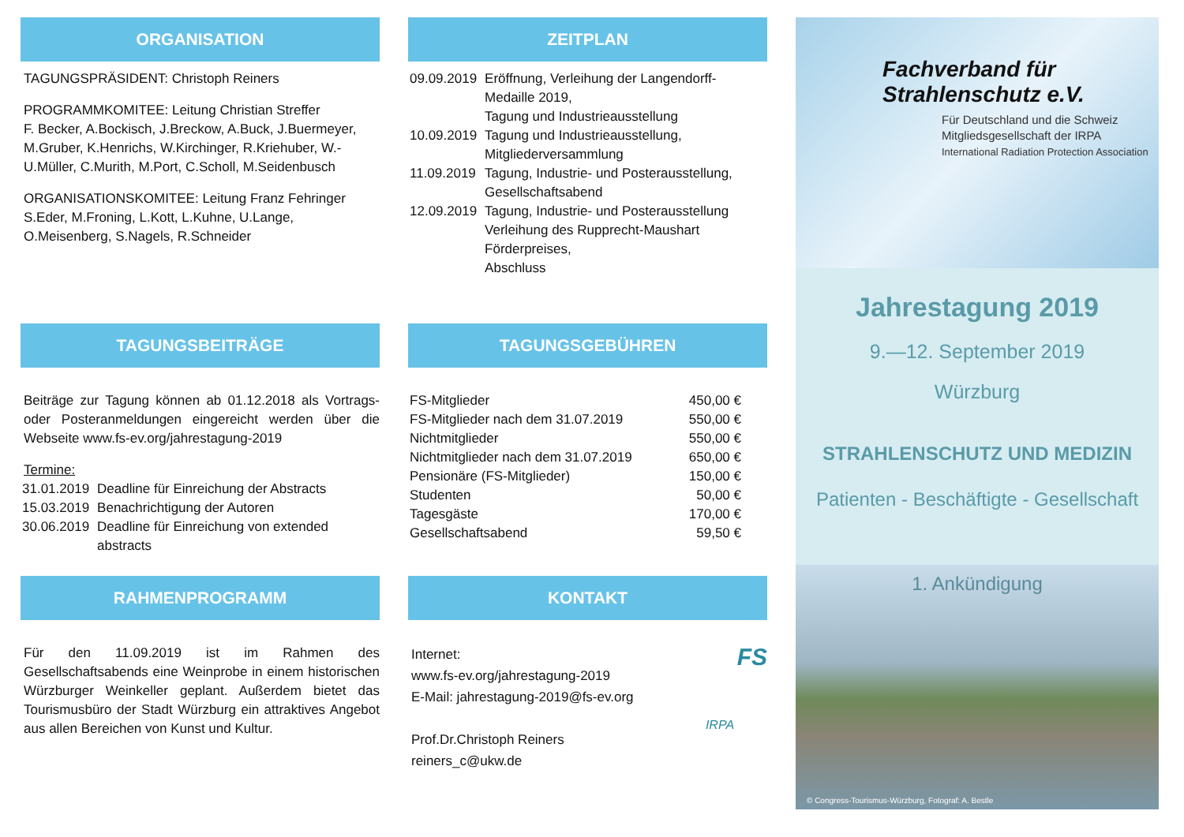ORGANISATION
TAGUNGSPRÄSIDENT: Christoph Reiners
PROGRAMMKOMITEE: Leitung Christian Streffer
F. Becker, A.Bockisch, J.Breckow, A.Buck, J.Buermeyer, M.Gruber, K.Henrichs, W.Kirchinger, R.Kriehuber, W.-U.Müller, C.Murith, M.Port, C.Scholl, M.Seidenbusch
ORGANISATIONSKOMITEE: Leitung Franz Fehringer
S.Eder, M.Froning, L.Kott, L.Kuhne, U.Lange, O.Meisenberg, S.Nagels, R.Schneider
TAGUNGSBEITRÄGE
Beiträge zur Tagung können ab 01.12.2018 als Vortrags- oder Posteranmeldungen eingereicht werden über die Webseite www.fs-ev.org/jahrestagung-2019
Termine:
| 31.01.2019 | Deadline für Einreichung der Abstracts |
| 15.03.2019 | Benachrichtigung der Autoren |
| 30.06.2019 | Deadline für Einreichung von extended abstracts |
RAHMENPROGRAMM
Für den 11.09.2019 ist im Rahmen des Gesellschaftsabends eine Weinprobe in einem historischen Würzburger Weinkeller geplant. Außerdem bietet das Tourismusbüro der Stadt Würzburg ein attraktives Angebot aus allen Bereichen von Kunst und Kultur.
ZEITPLAN
| 09.09.2019 | Eröffnung, Verleihung der Langendorff-Medaille 2019, Tagung und Industrieausstellung |
| 10.09.2019 | Tagung und Industrieausstellung, Mitgliederversammlung |
| 11.09.2019 | Tagung, Industrie- und Posterausstellung, Gesellschaftsabend |
| 12.09.2019 | Tagung, Industrie- und Posterausstellung Verleihung des Rupprecht-Maushart Förderpreises, Abschluss |
TAGUNGSGEBÜHREN
| FS-Mitglieder | 450,00 € |
| FS-Mitglieder nach dem 31.07.2019 | 550,00 € |
| Nichtmitglieder | 550,00 € |
| Nichtmitglieder nach dem 31.07.2019 | 650,00 € |
| Pensionäre (FS-Mitglieder) | 150,00 € |
| Studenten | 50,00 € |
| Tagesgäste | 170,00 € |
| Gesellschaftsabend | 59,50 € |
KONTAKT
Internet:
www.fs-ev.org/jahrestagung-2019
E-Mail: jahrestagung-2019@fs-ev.org
Prof.Dr.Christoph Reiners
reiners_c@ukw.de
FS
IRPA
Fachverband für
Strahlenschutz e.V.
Für Deutschland und die Schweiz
Mitgliedsgesellschaft der IRPA
International Radiation Protection Association
Jahrestagung 2019
9.—12. September 2019
Würzburg
STRAHLENSCHUTZ UND MEDIZIN
Patienten - Beschäftigte - Gesellschaft
1. Ankündigung
© Congress-Tourismus-Würzburg, Fotograf: A. Bestle